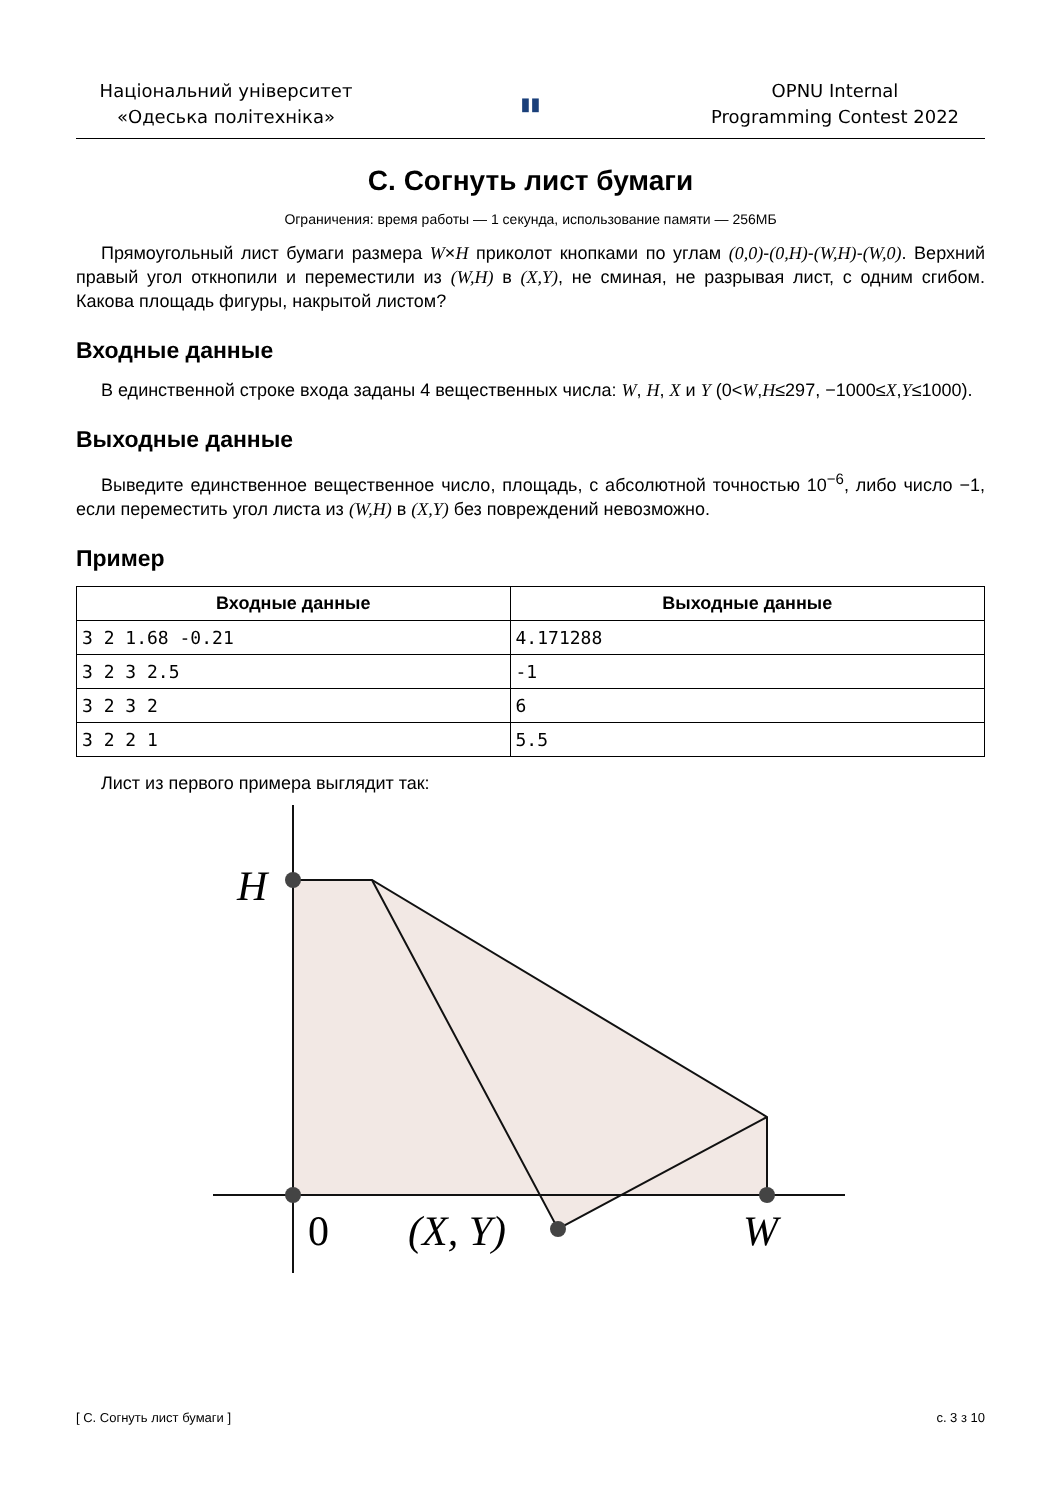Національний університет
«Одеська політехніка»
▮▮
OPNU Internal
Programming Contest 2022
C. Согнуть лист бумаги
Ограничения: время работы — 1 секунда, использование памяти — 256МБ
Прямоугольный лист бумаги размера W×H приколот кнопками по углам (0,0)-(0,H)-(W,H)-(W,0). Верхний правый угол откнопили и переместили из (W,H) в (X,Y), не сминая, не разрывая лист, с одним сгибом. Какова площадь фигуры, накрытой листом?
Входные данные
В единственной строке входа заданы 4 вещественных числа: W, H, X и Y (0<W,H≤297, −1000≤X,Y≤1000).
Выходные данные
Выведите единственное вещественное число, площадь, с абсолютной точностью 10<sup>−6</sup>, либо число −1, если переместить угол листа из (W,H) в (X,Y) без повреждений невозможно.
Пример
| Входные данные | Выходные данные |
| --- | --- |
| 3 2 1.68 -0.21 | 4.171288 |
| 3 2 3 2.5 | -1 |
| 3 2 3 2 | 6 |
| 3 2 2 1 | 5.5 |
Лист из первого примера выглядит так:
H
0
(X, Y)
W
[ C. Согнуть лист бумаги ] с. 3 з 10